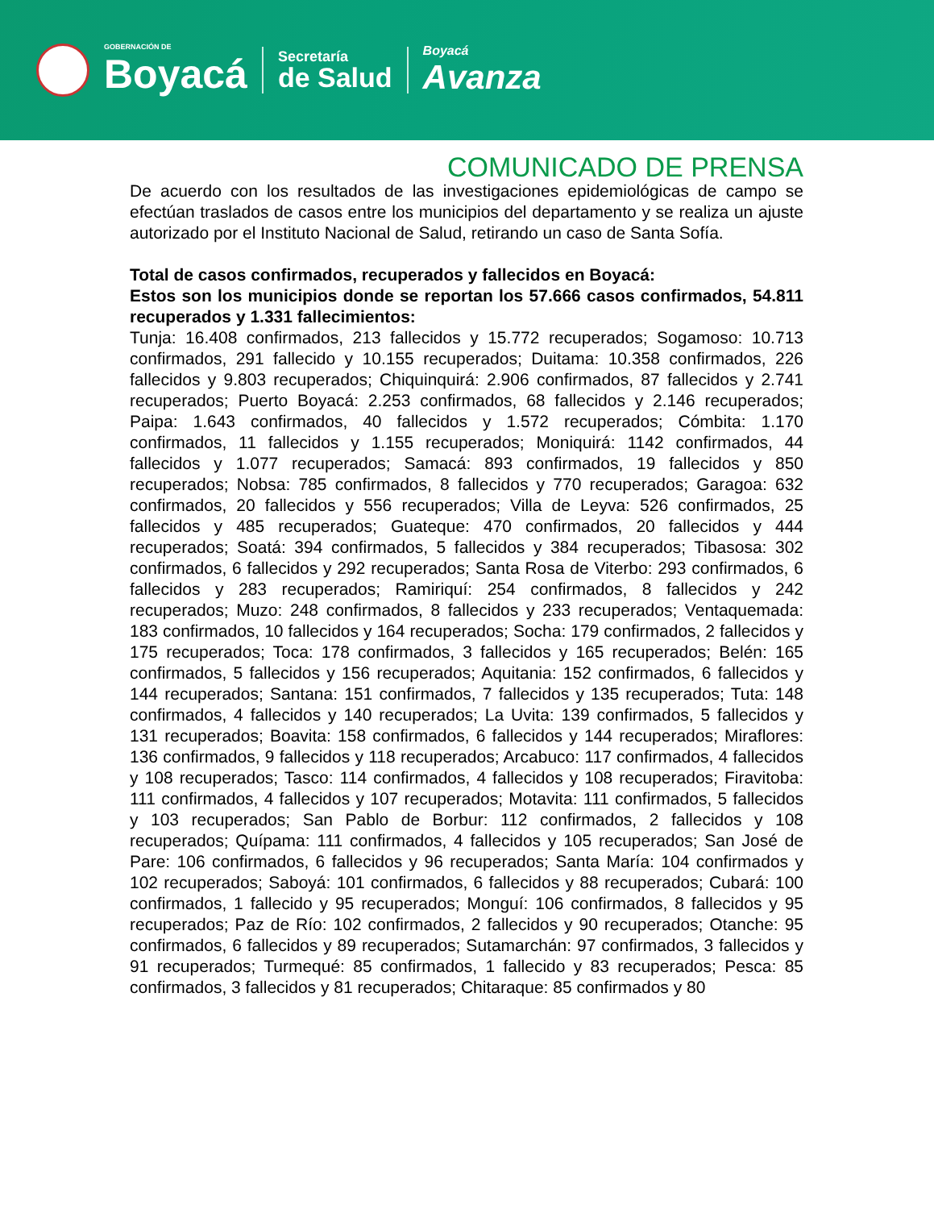GOBERNACIÓN DE
Boyacá
Secretaría
de Salud
Boyacá
Avanza
COMUNICADO DE PRENSA
De acuerdo con los resultados de las investigaciones epidemiológicas de campo se efectúan traslados de casos entre los municipios del departamento y se realiza un ajuste autorizado por el Instituto Nacional de Salud, retirando un caso de Santa Sofía.
Total de casos confirmados, recuperados y fallecidos en Boyacá:
Estos son los municipios donde se reportan los 57.666 casos confirmados, 54.811 recuperados y 1.331 fallecimientos:
Tunja: 16.408 confirmados, 213 fallecidos y 15.772 recuperados; Sogamoso: 10.713 confirmados, 291 fallecido y 10.155 recuperados; Duitama: 10.358 confirmados, 226 fallecidos y 9.803 recuperados; Chiquinquirá: 2.906 confirmados, 87 fallecidos y 2.741 recuperados; Puerto Boyacá: 2.253 confirmados, 68 fallecidos y 2.146 recuperados; Paipa: 1.643 confirmados, 40 fallecidos y 1.572 recuperados; Cómbita: 1.170 confirmados, 11 fallecidos y 1.155 recuperados; Moniquirá: 1142 confirmados, 44 fallecidos y 1.077 recuperados; Samacá: 893 confirmados, 19 fallecidos y 850 recuperados; Nobsa: 785 confirmados, 8 fallecidos y 770 recuperados; Garagoa: 632 confirmados, 20 fallecidos y 556 recuperados; Villa de Leyva: 526 confirmados, 25 fallecidos y 485 recuperados; Guateque: 470 confirmados, 20 fallecidos y 444 recuperados; Soatá: 394 confirmados, 5 fallecidos y 384 recuperados; Tibasosa: 302 confirmados, 6 fallecidos y 292 recuperados; Santa Rosa de Viterbo: 293 confirmados, 6 fallecidos y 283 recuperados; Ramiriquí: 254 confirmados, 8 fallecidos y 242 recuperados; Muzo: 248 confirmados, 8 fallecidos y 233 recuperados; Ventaquemada: 183 confirmados, 10 fallecidos y 164 recuperados; Socha: 179 confirmados, 2 fallecidos y 175 recuperados; Toca: 178 confirmados, 3 fallecidos y 165 recuperados; Belén: 165 confirmados, 5 fallecidos y 156 recuperados; Aquitania: 152 confirmados, 6 fallecidos y 144 recuperados; Santana: 151 confirmados, 7 fallecidos y 135 recuperados; Tuta: 148 confirmados, 4 fallecidos y 140 recuperados; La Uvita: 139 confirmados, 5 fallecidos y 131 recuperados; Boavita: 158 confirmados, 6 fallecidos y 144 recuperados; Miraflores: 136 confirmados, 9 fallecidos y 118 recuperados; Arcabuco: 117 confirmados, 4 fallecidos y 108 recuperados; Tasco: 114 confirmados, 4 fallecidos y 108 recuperados; Firavitoba: 111 confirmados, 4 fallecidos y 107 recuperados; Motavita: 111 confirmados, 5 fallecidos y 103 recuperados; San Pablo de Borbur: 112 confirmados, 2 fallecidos y 108 recuperados; Quípama: 111 confirmados, 4 fallecidos y 105 recuperados; San José de Pare: 106 confirmados, 6 fallecidos y 96 recuperados; Santa María: 104 confirmados y 102 recuperados; Saboyá: 101 confirmados, 6 fallecidos y 88 recuperados; Cubará: 100 confirmados, 1 fallecido y 95 recuperados; Monguí: 106 confirmados, 8 fallecidos y 95 recuperados; Paz de Río: 102 confirmados, 2 fallecidos y 90 recuperados; Otanche: 95 confirmados, 6 fallecidos y 89 recuperados; Sutamarchán: 97 confirmados, 3 fallecidos y 91 recuperados; Turmequé: 85 confirmados, 1 fallecido y 83 recuperados; Pesca: 85 confirmados, 3 fallecidos y 81 recuperados; Chitaraque: 85 confirmados y 80